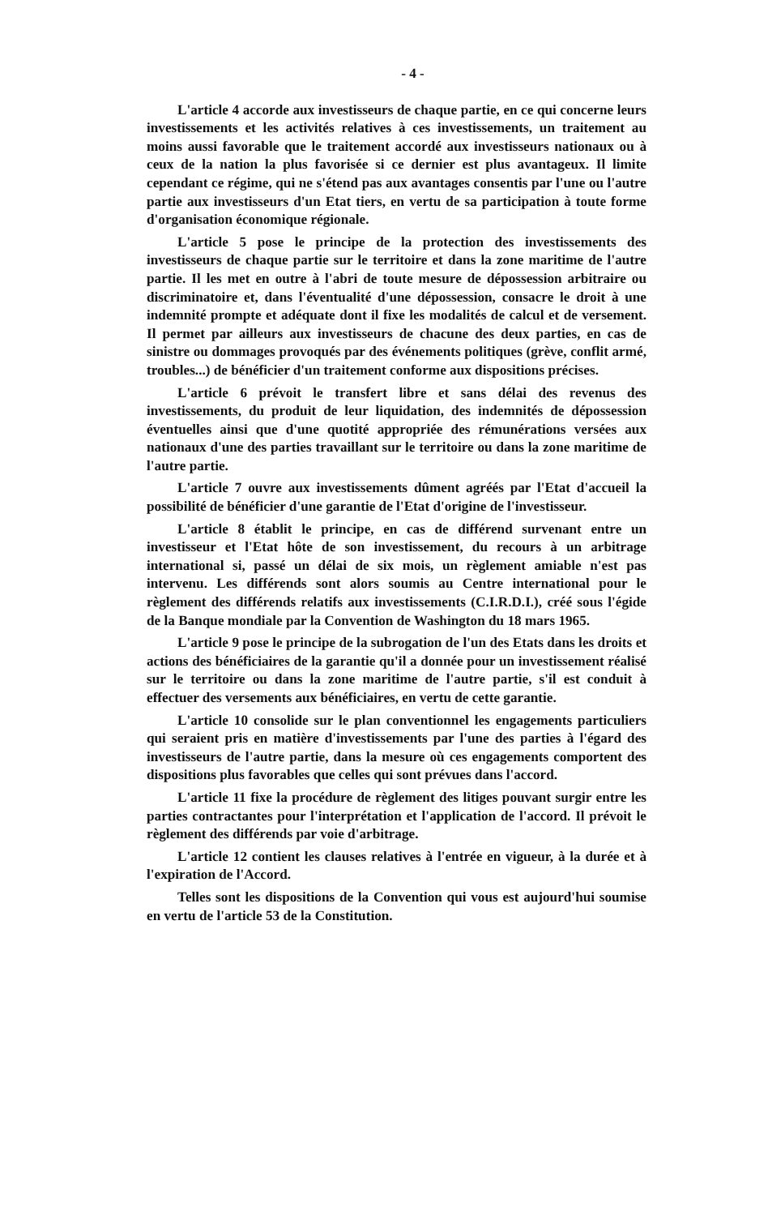- 4 -
L'article 4 accorde aux investisseurs de chaque partie, en ce qui concerne leurs investissements et les activités relatives à ces investissements, un traitement au moins aussi favorable que le traitement accordé aux investisseurs nationaux ou à ceux de la nation la plus favorisée si ce dernier est plus avantageux. Il limite cependant ce régime, qui ne s'étend pas aux avantages consentis par l'une ou l'autre partie aux investisseurs d'un Etat tiers, en vertu de sa participation à toute forme d'organisation économique régionale.
L'article 5 pose le principe de la protection des investissements des investisseurs de chaque partie sur le territoire et dans la zone maritime de l'autre partie. Il les met en outre à l'abri de toute mesure de dépossession arbitraire ou discriminatoire et, dans l'éventualité d'une dépossession, consacre le droit à une indemnité prompte et adéquate dont il fixe les modalités de calcul et de versement. Il permet par ailleurs aux investisseurs de chacune des deux parties, en cas de sinistre ou dommages provoqués par des événements politiques (grève, conflit armé, troubles...) de bénéficier d'un traitement conforme aux dispositions précises.
L'article 6 prévoit le transfert libre et sans délai des revenus des investissements, du produit de leur liquidation, des indemnités de dépossession éventuelles ainsi que d'une quotité appropriée des rémunérations versées aux nationaux d'une des parties travaillant sur le territoire ou dans la zone maritime de l'autre partie.
L'article 7 ouvre aux investissements dûment agréés par l'Etat d'accueil la possibilité de bénéficier d'une garantie de l'Etat d'origine de l'investisseur.
L'article 8 établit le principe, en cas de différend survenant entre un investisseur et l'Etat hôte de son investissement, du recours à un arbitrage international si, passé un délai de six mois, un règlement amiable n'est pas intervenu. Les différends sont alors soumis au Centre international pour le règlement des différends relatifs aux investissements (C.I.R.D.I.), créé sous l'égide de la Banque mondiale par la Convention de Washington du 18 mars 1965.
L'article 9 pose le principe de la subrogation de l'un des Etats dans les droits et actions des bénéficiaires de la garantie qu'il a donnée pour un investissement réalisé sur le territoire ou dans la zone maritime de l'autre partie, s'il est conduit à effectuer des versements aux bénéficiaires, en vertu de cette garantie.
L'article 10 consolide sur le plan conventionnel les engagements particuliers qui seraient pris en matière d'investissements par l'une des parties à l'égard des investisseurs de l'autre partie, dans la mesure où ces engagements comportent des dispositions plus favorables que celles qui sont prévues dans l'accord.
L'article 11 fixe la procédure de règlement des litiges pouvant surgir entre les parties contractantes pour l'interprétation et l'application de l'accord. Il prévoit le règlement des différends par voie d'arbitrage.
L'article 12 contient les clauses relatives à l'entrée en vigueur, à la durée et à l'expiration de l'Accord.
Telles sont les dispositions de la Convention qui vous est aujourd'hui soumise en vertu de l'article 53 de la Constitution.